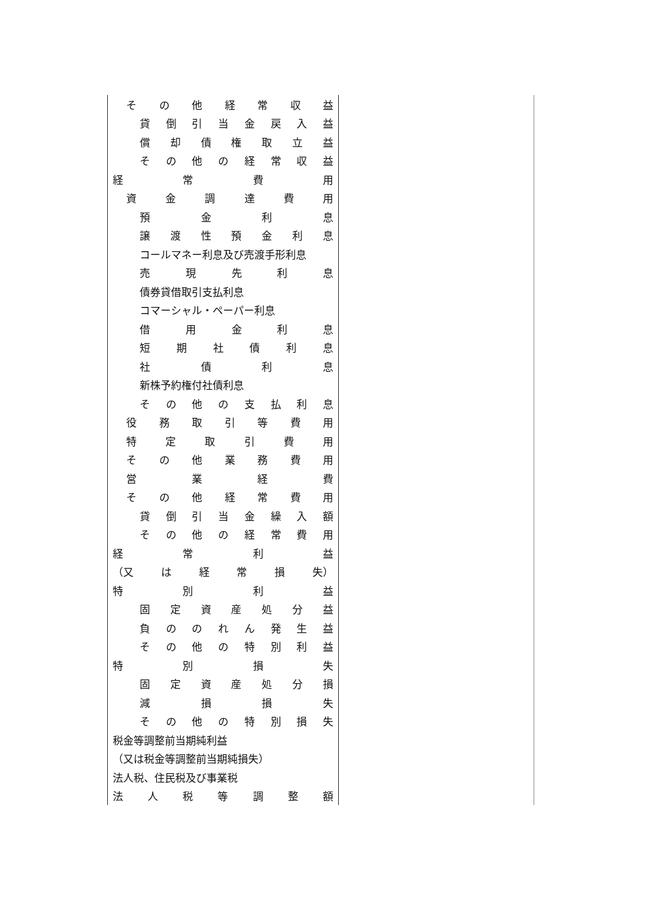| そ の 他 経 常 収 益 | |
| 貸 倒 引 当 金 戻 入 益 | |
| 償 却 債 権 取 立 益 | |
| そ の 他 の 経 常 収 益 | |
| 経 常 費 用 | |
| 資 金 調 達 費 用 | |
| 預 金 利 息 | |
| 譲 渡 性 預 金 利 息 | |
| コールマネー利息及び売渡手形利息 | |
| 売 現 先 利 息 | |
| 債券貸借取引支払利息 | |
| コマーシャル・ペーパー利息 | |
| 借 用 金 利 息 | |
| 短 期 社 債 利 息 | |
| 社 債 利 息 | |
| 新株予約権付社債利息 | |
| そ の 他 の 支 払 利 息 | |
| 役 務 取 引 等 費 用 | |
| 特 定 取 引 費 用 | |
| そ の 他 業 務 費 用 | |
| 営 業 経 費 | |
| そ の 他 経 常 費 用 | |
| 貸 倒 引 当 金 繰 入 額 | |
| そ の 他 の 経 常 費 用 | |
| 経 常 利 益 | |
| （又 は 経 常 損 失） | |
| 特 別 利 益 | |
| 固 定 資 産 処 分 益 | |
| 負 の の れ ん 発 生 益 | |
| そ の 他 の 特 別 利 益 | |
| 特 別 損 失 | |
| 固 定 資 産 処 分 損 | |
| 減 損 損 失 | |
| そ の 他 の 特 別 損 失 | |
| 税金等調整前当期純利益 | |
| （又は税金等調整前当期純損失） | |
| 法人税、住民税及び事業税 | |
| 法 人 税 等 調 整 額 | |